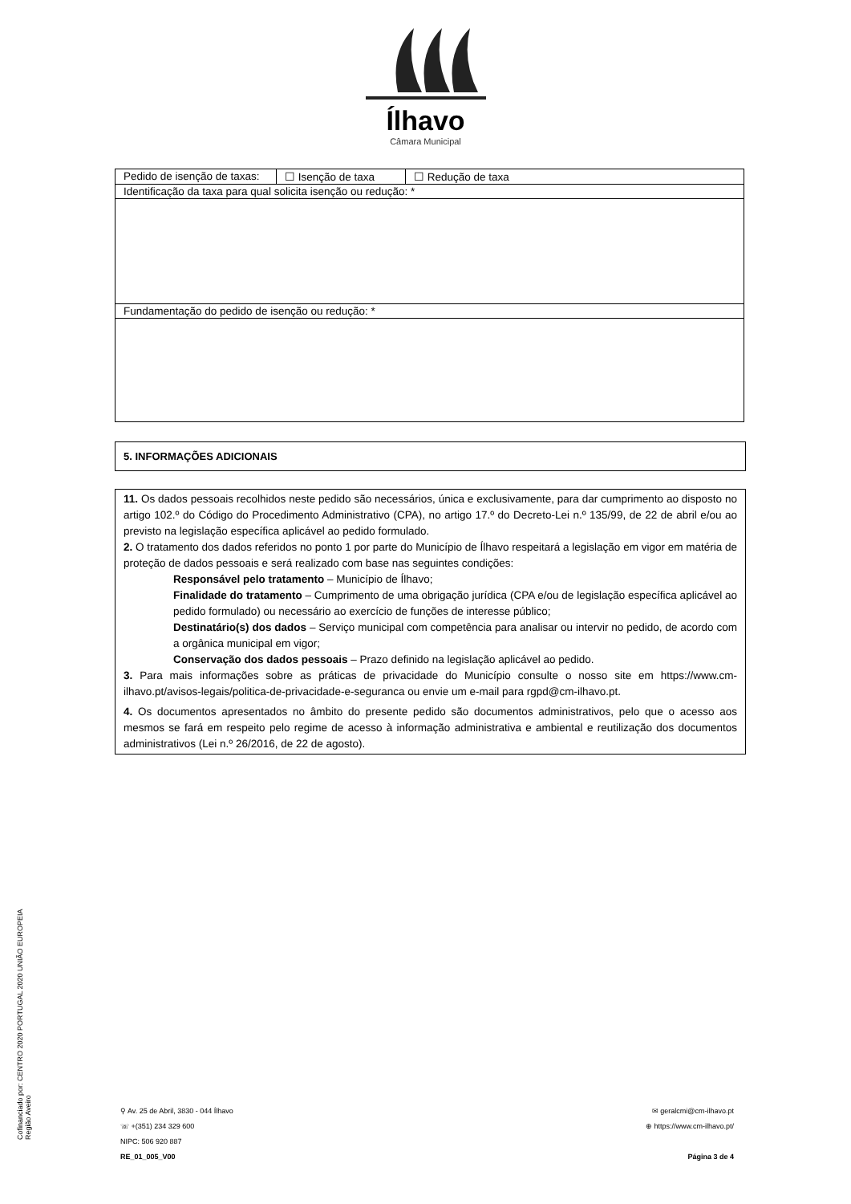Ílhavo
Câmara Municipal
| Pedido de isenção de taxas: | ☐ Isenção de taxa | ☐ Redução de taxa |
| Identificação da taxa para qual solicita isenção ou redução: * | | |
| Fundamentação do pedido de isenção ou redução: * | | |
5. INFORMAÇÕES ADICIONAIS
11. Os dados pessoais recolhidos neste pedido são necessários, única e exclusivamente, para dar cumprimento ao disposto no artigo 102.º do Código do Procedimento Administrativo (CPA), no artigo 17.º do Decreto-Lei n.º 135/99, de 22 de abril e/ou ao previsto na legislação específica aplicável ao pedido formulado.
2. O tratamento dos dados referidos no ponto 1 por parte do Município de Ílhavo respeitará a legislação em vigor em matéria de proteção de dados pessoais e será realizado com base nas seguintes condições:
Responsável pelo tratamento – Município de Ílhavo;
Finalidade do tratamento – Cumprimento de uma obrigação jurídica (CPA e/ou de legislação específica aplicável ao pedido formulado) ou necessário ao exercício de funções de interesse público;
Destinatário(s) dos dados – Serviço municipal com competência para analisar ou intervir no pedido, de acordo com a orgânica municipal em vigor;
Conservação dos dados pessoais – Prazo definido na legislação aplicável ao pedido.
3. Para mais informações sobre as práticas de privacidade do Município consulte o nosso site em https://www.cm-ilhavo.pt/avisos-legais/politica-de-privacidade-e-seguranca ou envie um e-mail para rgpd@cm-ilhavo.pt.
4. Os documentos apresentados no âmbito do presente pedido são documentos administrativos, pelo que o acesso aos mesmos se fará em respeito pelo regime de acesso à informação administrativa e ambiental e reutilização dos documentos administrativos (Lei n.º 26/2016, de 22 de agosto).
Cofinanciado por: CENTRO 2020 PORTUGAL 2020 UNIÃO EUROPEIA Região Aveiro
⚲ Av. 25 de Abril, 3830 - 044 Ílhavo
☏ +(351) 234 329 600
NIPC: 506 920 887
RE_01_005_V00
✉ geralcmi@cm-ilhavo.pt
⊕ https://www.cm-ilhavo.pt/
Página 3 de 4